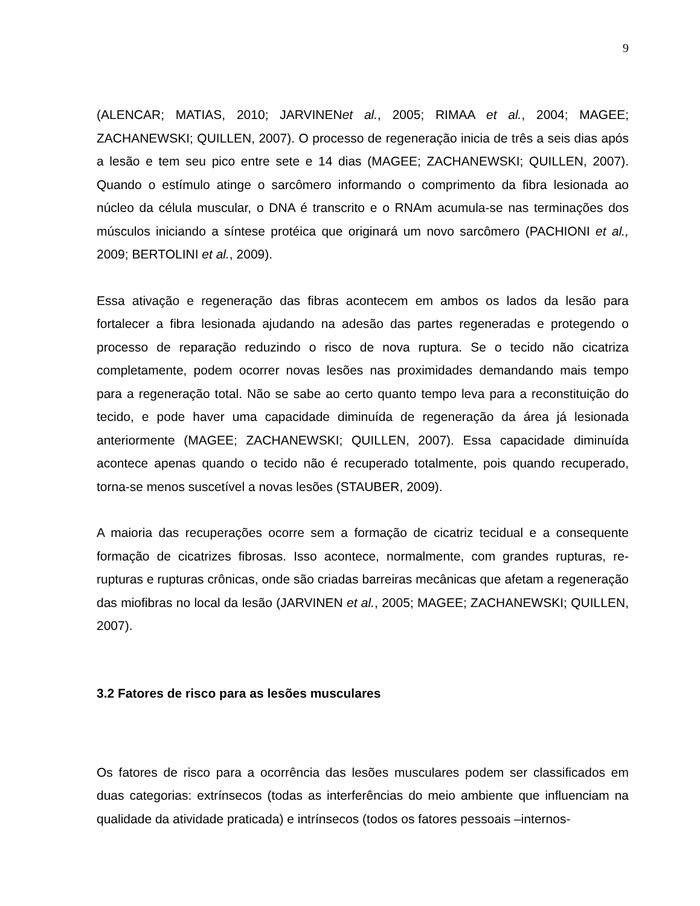9
(ALENCAR; MATIAS, 2010; JARVINENet al., 2005; RIMAA et al., 2004; MAGEE; ZACHANEWSKI; QUILLEN, 2007). O processo de regeneração inicia de três a seis dias após a lesão e tem seu pico entre sete e 14 dias (MAGEE; ZACHANEWSKI; QUILLEN, 2007). Quando o estímulo atinge o sarcômero informando o comprimento da fibra lesionada ao núcleo da célula muscular, o DNA é transcrito e o RNAm acumula-se nas terminações dos músculos iniciando a síntese protéica que originará um novo sarcômero (PACHIONI et al., 2009; BERTOLINI et al., 2009).
Essa ativação e regeneração das fibras acontecem em ambos os lados da lesão para fortalecer a fibra lesionada ajudando na adesão das partes regeneradas e protegendo o processo de reparação reduzindo o risco de nova ruptura. Se o tecido não cicatriza completamente, podem ocorrer novas lesões nas proximidades demandando mais tempo para a regeneração total. Não se sabe ao certo quanto tempo leva para a reconstituição do tecido, e pode haver uma capacidade diminuída de regeneração da área já lesionada anteriormente (MAGEE; ZACHANEWSKI; QUILLEN, 2007). Essa capacidade diminuída acontece apenas quando o tecido não é recuperado totalmente, pois quando recuperado, torna-se menos suscetível a novas lesões (STAUBER, 2009).
A maioria das recuperações ocorre sem a formação de cicatriz tecidual e a consequente formação de cicatrizes fibrosas. Isso acontece, normalmente, com grandes rupturas, re-rupturas e rupturas crônicas, onde são criadas barreiras mecânicas que afetam a regeneração das miofibras no local da lesão (JARVINEN et al., 2005; MAGEE; ZACHANEWSKI; QUILLEN, 2007).
3.2 Fatores de risco para as lesões musculares
Os fatores de risco para a ocorrência das lesões musculares podem ser classificados em duas categorias: extrínsecos (todas as interferências do meio ambiente que influenciam na qualidade da atividade praticada) e intrínsecos (todos os fatores pessoais –internos-